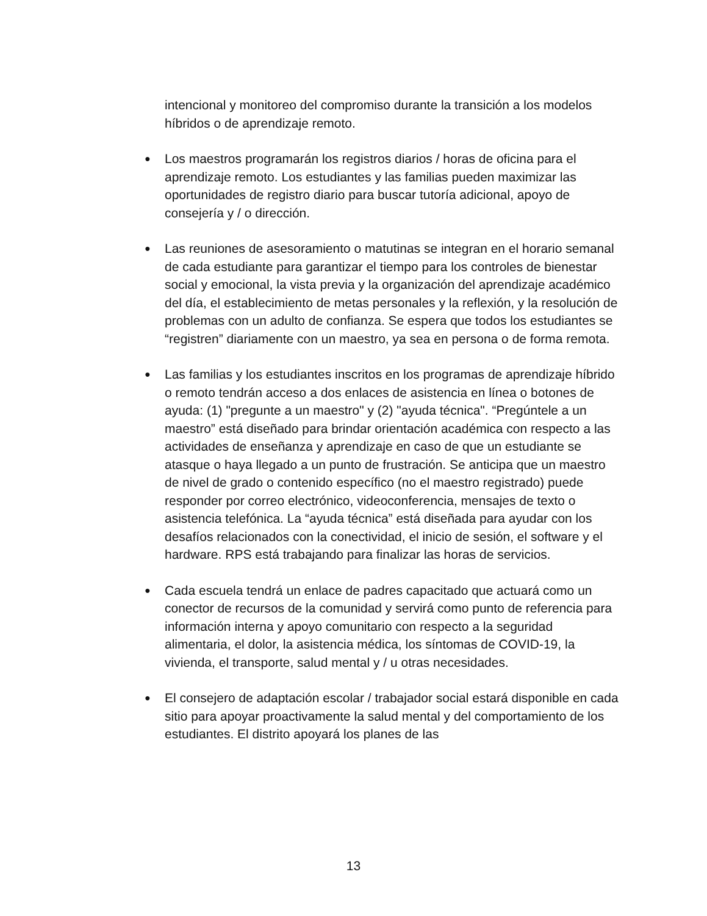intencional y monitoreo del compromiso durante la transición a los modelos híbridos o de aprendizaje remoto.
●
Los maestros programarán los registros diarios / horas de oficina para el aprendizaje remoto. Los estudiantes y las familias pueden maximizar las oportunidades de registro diario para buscar tutoría adicional, apoyo de consejería y / o dirección.
●
Las reuniones de asesoramiento o matutinas se integran en el horario semanal de cada estudiante para garantizar el tiempo para los controles de bienestar social y emocional, la vista previa y la organización del aprendizaje académico del día, el establecimiento de metas personales y la reflexión, y la resolución de problemas con un adulto de confianza. Se espera que todos los estudiantes se “registren” diariamente con un maestro, ya sea en persona o de forma remota.
●
Las familias y los estudiantes inscritos en los programas de aprendizaje híbrido o remoto tendrán acceso a dos enlaces de asistencia en línea o botones de ayuda: (1) "pregunte a un maestro" y (2) "ayuda técnica". “Pregúntele a un maestro” está diseñado para brindar orientación académica con respecto a las actividades de enseñanza y aprendizaje en caso de que un estudiante se atasque o haya llegado a un punto de frustración. Se anticipa que un maestro de nivel de grado o contenido específico (no el maestro registrado) puede responder por correo electrónico, videoconferencia, mensajes de texto o asistencia telefónica. La “ayuda técnica” está diseñada para ayudar con los desafíos relacionados con la conectividad, el inicio de sesión, el software y el hardware. RPS está trabajando para finalizar las horas de servicios.
●
Cada escuela tendrá un enlace de padres capacitado que actuará como un conector de recursos de la comunidad y servirá como punto de referencia para información interna y apoyo comunitario con respecto a la seguridad alimentaria, el dolor, la asistencia médica, los síntomas de COVID-19, la vivienda, el transporte, salud mental y / u otras necesidades.
●
El consejero de adaptación escolar / trabajador social estará disponible en cada sitio para apoyar proactivamente la salud mental y del comportamiento de los estudiantes. El distrito apoyará los planes de las
13